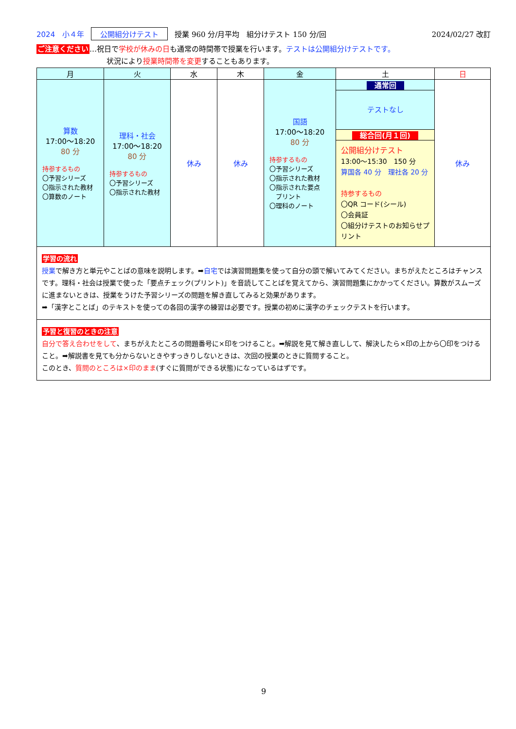2024　小４年 公開組分けテスト 授業 960 分/月平均　組分けテスト 150 分/回 2024/02/27 改訂
ご注意ください…祝日で学校が休みの日も通常の時間帯で授業を行います。テストは公開組分けテストです。
状況により授業時間帯を変更することもあります。
| 月 | 火 | 水 | 木 | 金 | 土 | 日 |
| --- | --- | --- | --- | --- | --- | --- |
| 算数 17:00～18:20 80 分 持参するもの 〇予習シリーズ 〇指示された教材 〇算数のノート | 理科・社会 17:00～18:20 80 分 持参するもの 〇予習シリーズ 〇指示された教材 | 休み | 休み | 国語 17:00～18:20 80 分 持参するもの 〇予習シリーズ 〇指示された教材 〇指示された要点 プリント 〇理科のノート | 通常回 テストなし 総合回(月１回) 公開組分けテスト 13:00～15:30 150 分 算国各 40 分 理社各 20 分 持参するもの 〇QR コード(シール) 〇会員証 〇組分けテストのお知らせプリント | 休み |
学習の流れ
授業で解き方と単元やことばの意味を説明します。➡自宅では演習問題集を使って自分の頭で解いてみてください。まちがえたところはチャンスです。理科・社会は授業で使った「要点チェック(プリント)」を音読してことばを覚えてから、演習問題集にかかってください。算数がスムーズに進まないときは、授業をうけた予習シリーズの問題を解き直してみると効果があります。
➡「漢字とことば」のテキストを使っての各回の漢字の練習は必要です。授業の初めに漢字のチェックテストを行います。
予習と復習のときの注意
自分で答え合わせをして、まちがえたところの問題番号に×印をつけること。➡解説を見て解き直しして、解決したら×印の上から〇印をつけること。➡解説書を見ても分からないときやすっきりしないときは、次回の授業のときに質問すること。
このとき、質問のところは×印のまま(すぐに質問ができる状態)になっているはずです。
9